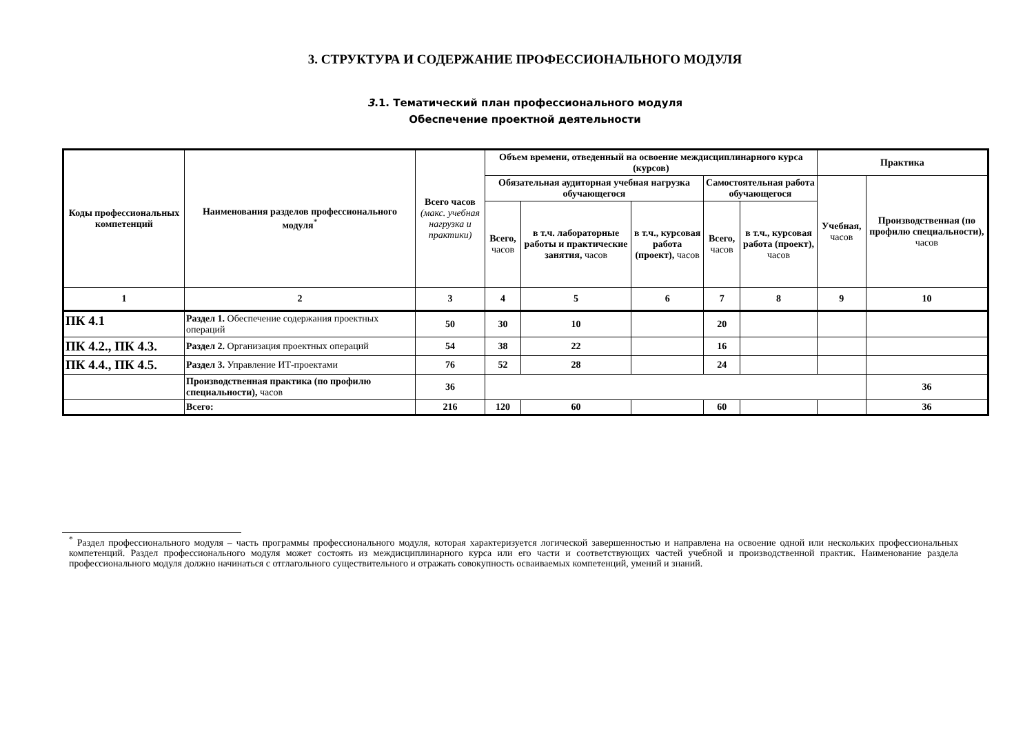3. СТРУКТУРА И СОДЕРЖАНИЕ ПРОФЕССИОНАЛЬНОГО МОДУЛЯ
3.1. Тематический план профессионального модуля
Обеспечение проектной деятельности
| Коды профессиональных компетенций | Наименования разделов профессионального модуля<sup>*</sup> | Всего часов (макс. учебная нагрузка и практики) | Объем времени, отведенный на освоение междисциплинарного курса (курсов) | | | | | Практика | |
| --- | --- | --- | --- | --- | --- | --- | --- | --- | --- |
| | | | Обязательная аудиторная учебная нагрузка обучающегося | | | Самостоятельная работа обучающегося | | Учебная, часов | Производственная (по профилю специальности), часов |
| | | | Всего, часов | в т.ч. лабораторные работы и практические занятия, часов | в т.ч., курсовая работа (проект), часов | Всего, часов | в т.ч., курсовая работа (проект), часов | | |
| 1 | 2 | 3 | 4 | 5 | 6 | 7 | 8 | 9 | 10 |
| ПК 4.1 | Раздел 1. Обеспечение содержания проектных операций | 50 | 30 | 10 | | 20 | | | |
| ПК 4.2., ПК 4.3. | Раздел 2. Организация проектных операций | 54 | 38 | 22 | | 16 | | | |
| ПК 4.4., ПК 4.5. | Раздел 3. Управление ИТ-проектами | 76 | 52 | 28 | | 24 | | | |
| | Производственная практика (по профилю специальности), часов | 36 | | | | | | | 36 |
| | Всего: | 216 | 120 | 60 | | 60 | | | 36 |
<sup>*</sup> Раздел профессионального модуля – часть программы профессионального модуля, которая характеризуется логической завершенностью и направлена на освоение одной или нескольких профессиональных компетенций. Раздел профессионального модуля может состоять из междисциплинарного курса или его части и соответствующих частей учебной и производственной практик. Наименование раздела профессионального модуля должно начинаться с отглагольного существительного и отражать совокупность осваиваемых компетенций, умений и знаний.